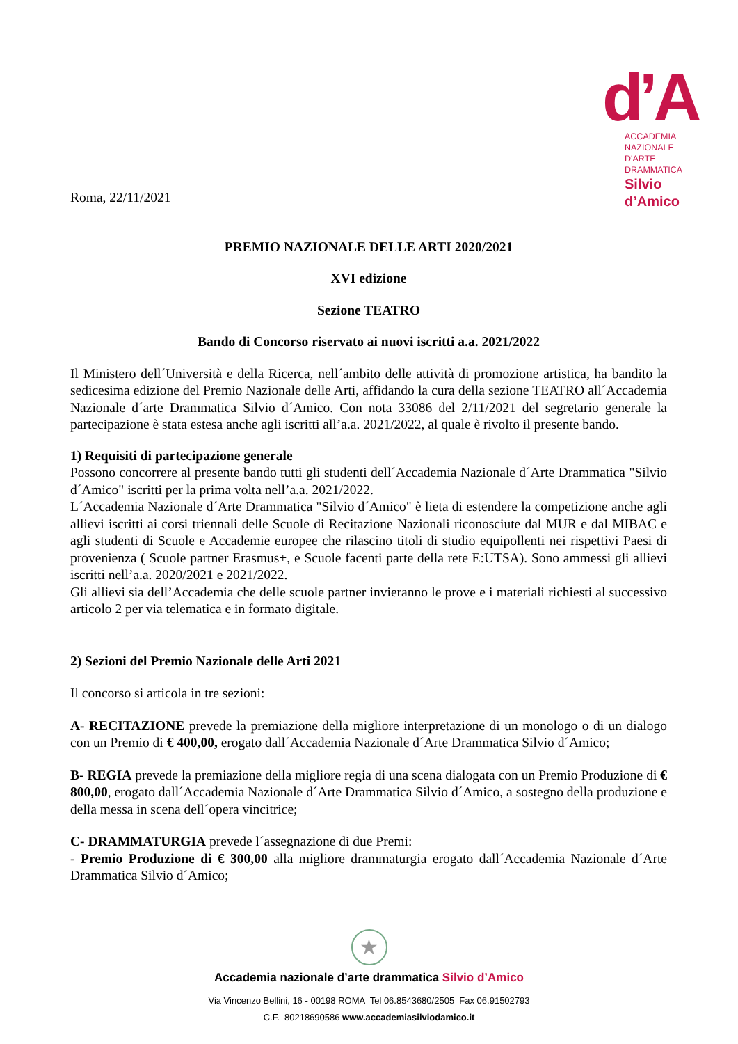d’A
ACCADEMIA NAZIONALE
D'ARTE DRAMMATICA
Silvio d’Amico
Roma, 22/11/2021
PREMIO NAZIONALE DELLE ARTI 2020/2021
XVI edizione
Sezione TEATRO
Bando di Concorso riservato ai nuovi iscritti a.a. 2021/2022
Il Ministero dell´Università e della Ricerca, nell´ambito delle attività di promozione artistica, ha bandito la sedicesima edizione del Premio Nazionale delle Arti, affidando la cura della sezione TEATRO all´Accademia Nazionale d´arte Drammatica Silvio d´Amico. Con nota 33086 del 2/11/2021 del segretario generale la partecipazione è stata estesa anche agli iscritti all’a.a. 2021/2022, al quale è rivolto il presente bando.
1) Requisiti di partecipazione generale
Possono concorrere al presente bando tutti gli studenti dell´Accademia Nazionale d´Arte Drammatica "Silvio d´Amico" iscritti per la prima volta nell’a.a. 2021/2022.
L´Accademia Nazionale d´Arte Drammatica "Silvio d´Amico" è lieta di estendere la competizione anche agli allievi iscritti ai corsi triennali delle Scuole di Recitazione Nazionali riconosciute dal MUR e dal MIBAC e agli studenti di Scuole e Accademie europee che rilascino titoli di studio equipollenti nei rispettivi Paesi di provenienza ( Scuole partner Erasmus+, e Scuole facenti parte della rete E:UTSA). Sono ammessi gli allievi iscritti nell’a.a. 2020/2021 e 2021/2022.
Gli allievi sia dell’Accademia che delle scuole partner invieranno le prove e i materiali richiesti al successivo articolo 2 per via telematica e in formato digitale.
2) Sezioni del Premio Nazionale delle Arti 2021
Il concorso si articola in tre sezioni:
A- RECITAZIONE prevede la premiazione della migliore interpretazione di un monologo o di un dialogo con un Premio di € 400,00, erogato dall´Accademia Nazionale d´Arte Drammatica Silvio d´Amico;
B- REGIA prevede la premiazione della migliore regia di una scena dialogata con un Premio Produzione di € 800,00, erogato dall´Accademia Nazionale d´Arte Drammatica Silvio d´Amico, a sostegno della produzione e della messa in scena dell´opera vincitrice;
C- DRAMMATURGIA prevede l´assegnazione di due Premi:
- Premio Produzione di € 300,00 alla migliore drammaturgia erogato dall´Accademia Nazionale d´Arte Drammatica Silvio d´Amico;
★
Accademia nazionale d’arte drammatica Silvio d’Amico
Via Vincenzo Bellini, 16 - 00198 ROMA Tel 06.8543680/2505 Fax 06.91502793
C.F. 80218690586 www.accademiasilviodamico.it